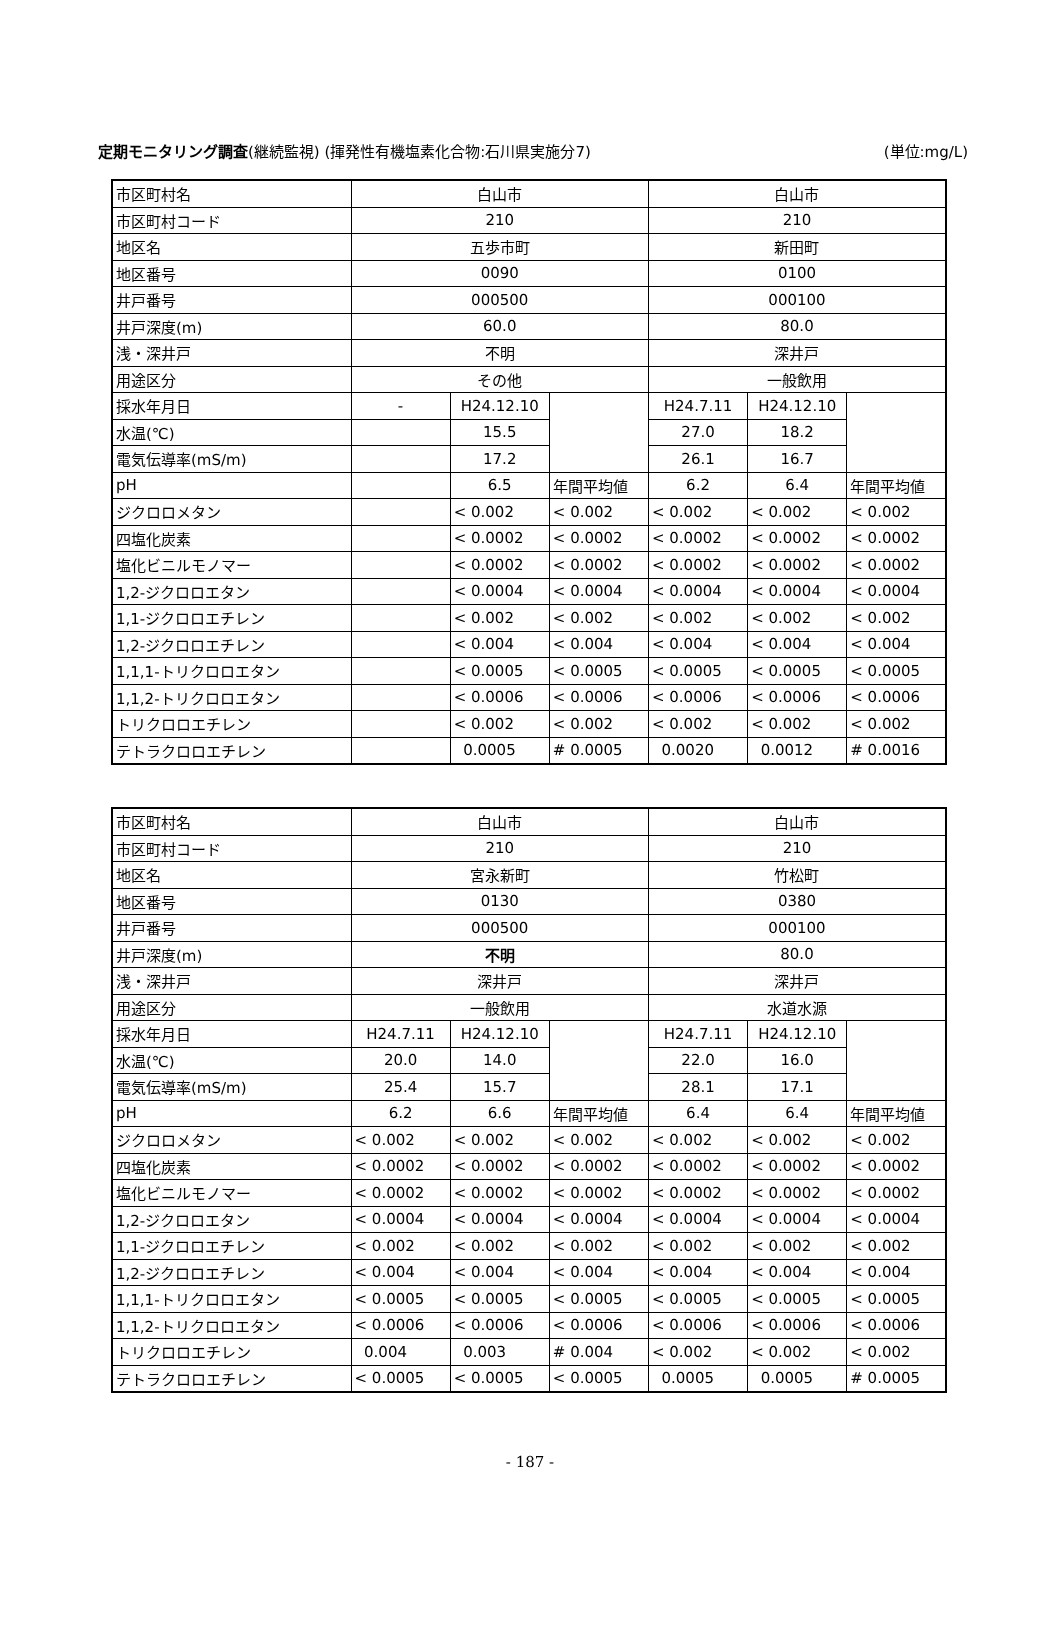定期モニタリング調査(継続監視) (揮発性有機塩素化合物:石川県実施分7) (単位:mg/L)
| 市区町村名 | 白山市 | | | 白山市 | | |
| 市区町村コード | 210 | | | 210 | | |
| 地区名 | 五歩市町 | | | 新田町 | | |
| 地区番号 | 0090 | | | 0100 | | |
| 井戸番号 | 000500 | | | 000100 | | |
| 井戸深度(m) | 60.0 | | | 80.0 | | |
| 浅・深井戸 | 不明 | | | 深井戸 | | |
| 用途区分 | その他 | | | 一般飲用 | | |
| 採水年月日 | - | H24.12.10 | | H24.7.11 | H24.12.10 | |
| 水温(℃) | | 15.5 | | 27.0 | 18.2 | |
| 電気伝導率(mS/m) | | 17.2 | | 26.1 | 16.7 | |
| pH | | 6.5 | 年間平均値 | 6.2 | 6.4 | 年間平均値 |
| ジクロロメタン | | < 0.002 | < 0.002 | < 0.002 | < 0.002 | < 0.002 |
| 四塩化炭素 | | < 0.0002 | < 0.0002 | < 0.0002 | < 0.0002 | < 0.0002 |
| 塩化ビニルモノマー | | < 0.0002 | < 0.0002 | < 0.0002 | < 0.0002 | < 0.0002 |
| 1,2-ジクロロエタン | | < 0.0004 | < 0.0004 | < 0.0004 | < 0.0004 | < 0.0004 |
| 1,1-ジクロロエチレン | | < 0.002 | < 0.002 | < 0.002 | < 0.002 | < 0.002 |
| 1,2-ジクロロエチレン | | < 0.004 | < 0.004 | < 0.004 | < 0.004 | < 0.004 |
| 1,1,1-トリクロロエタン | | < 0.0005 | < 0.0005 | < 0.0005 | < 0.0005 | < 0.0005 |
| 1,1,2-トリクロロエタン | | < 0.0006 | < 0.0006 | < 0.0006 | < 0.0006 | < 0.0006 |
| トリクロロエチレン | | < 0.002 | < 0.002 | < 0.002 | < 0.002 | < 0.002 |
| テトラクロロエチレン | | 0.0005 | # 0.0005 | 0.0020 | 0.0012 | # 0.0016 |
| 市区町村名 | 白山市 | | | 白山市 | | |
| 市区町村コード | 210 | | | 210 | | |
| 地区名 | 宮永新町 | | | 竹松町 | | |
| 地区番号 | 0130 | | | 0380 | | |
| 井戸番号 | 000500 | | | 000100 | | |
| 井戸深度(m) | 不明 | | | 80.0 | | |
| 浅・深井戸 | 深井戸 | | | 深井戸 | | |
| 用途区分 | 一般飲用 | | | 水道水源 | | |
| 採水年月日 | H24.7.11 | H24.12.10 | | H24.7.11 | H24.12.10 | |
| 水温(℃) | 20.0 | 14.0 | | 22.0 | 16.0 | |
| 電気伝導率(mS/m) | 25.4 | 15.7 | | 28.1 | 17.1 | |
| pH | 6.2 | 6.6 | 年間平均値 | 6.4 | 6.4 | 年間平均値 |
| ジクロロメタン | < 0.002 | < 0.002 | < 0.002 | < 0.002 | < 0.002 | < 0.002 |
| 四塩化炭素 | < 0.0002 | < 0.0002 | < 0.0002 | < 0.0002 | < 0.0002 | < 0.0002 |
| 塩化ビニルモノマー | < 0.0002 | < 0.0002 | < 0.0002 | < 0.0002 | < 0.0002 | < 0.0002 |
| 1,2-ジクロロエタン | < 0.0004 | < 0.0004 | < 0.0004 | < 0.0004 | < 0.0004 | < 0.0004 |
| 1,1-ジクロロエチレン | < 0.002 | < 0.002 | < 0.002 | < 0.002 | < 0.002 | < 0.002 |
| 1,2-ジクロロエチレン | < 0.004 | < 0.004 | < 0.004 | < 0.004 | < 0.004 | < 0.004 |
| 1,1,1-トリクロロエタン | < 0.0005 | < 0.0005 | < 0.0005 | < 0.0005 | < 0.0005 | < 0.0005 |
| 1,1,2-トリクロロエタン | < 0.0006 | < 0.0006 | < 0.0006 | < 0.0006 | < 0.0006 | < 0.0006 |
| トリクロロエチレン | 0.004 | 0.003 | # 0.004 | < 0.002 | < 0.002 | < 0.002 |
| テトラクロロエチレン | < 0.0005 | < 0.0005 | < 0.0005 | 0.0005 | 0.0005 | # 0.0005 |
- 187 -